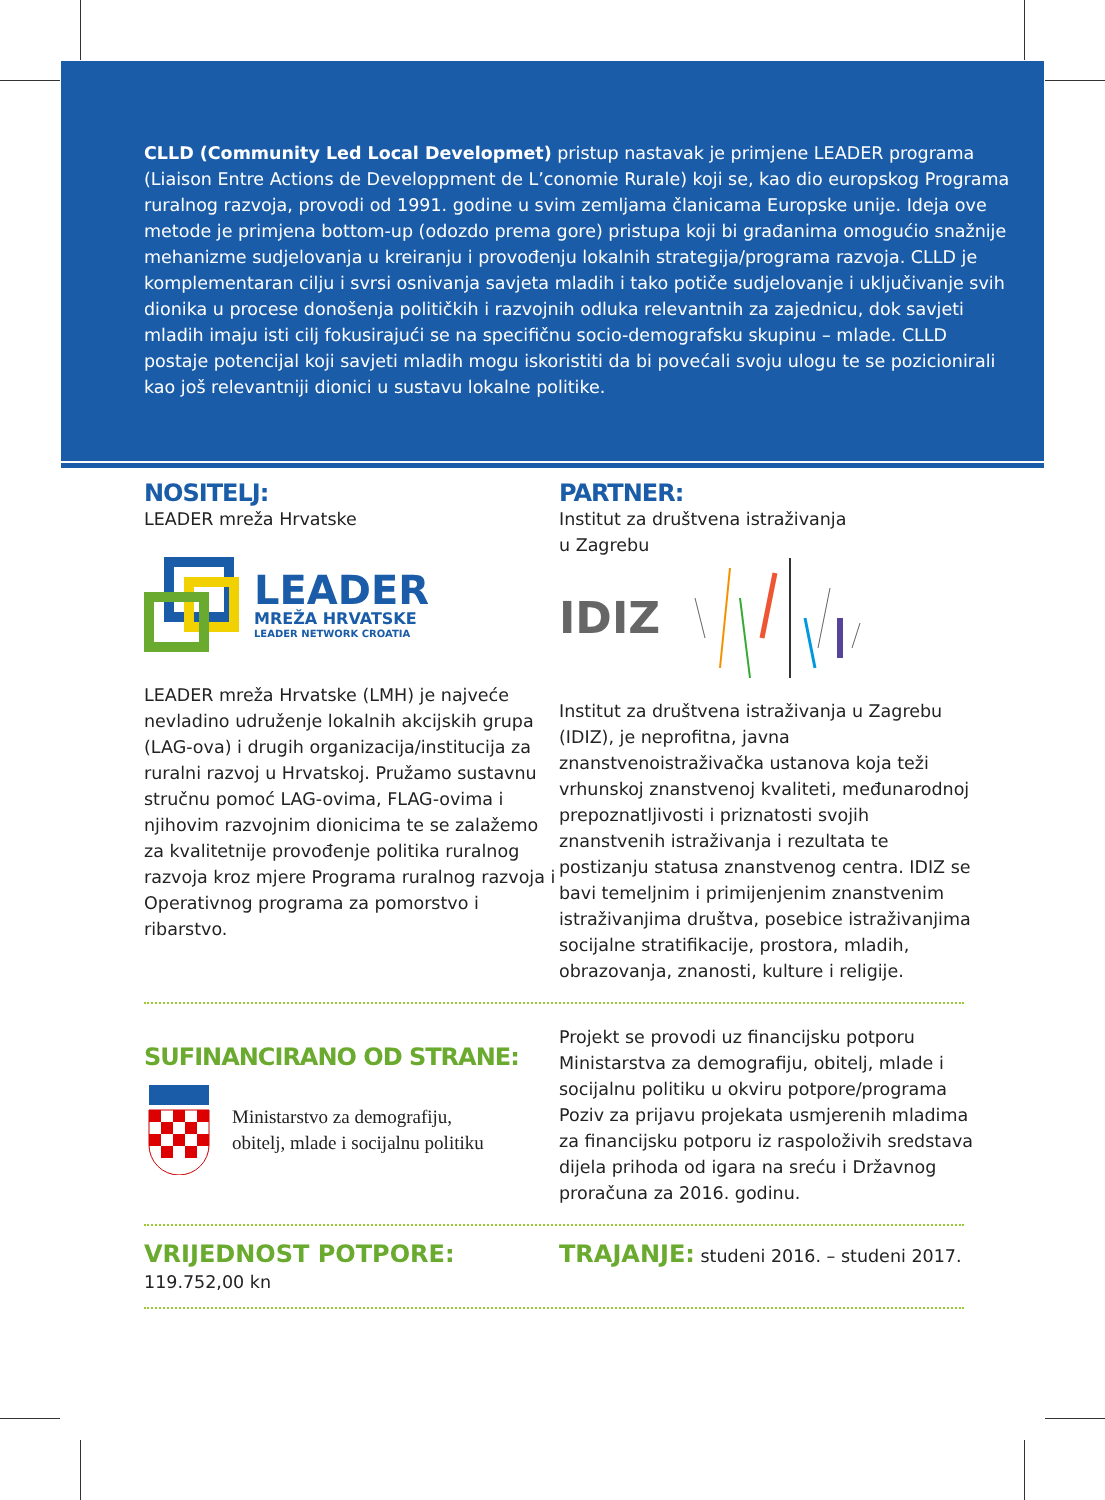CLLD (Community Led Local Developmet) pristup nastavak je primjene LEADER programa (Liaison Entre Actions de Developpment de L’conomie Rurale) koji se, kao dio europskog Programa ruralnog razvoja, provodi od 1991. godine u svim zemljama članicama Europske unije. Ideja ove metode je primjena bottom-up (odozdo prema gore) pristupa koji bi građanima omogućio snažnije mehanizme sudjelovanja u kreiranju i provođenju lokalnih strategija/programa razvoja. CLLD je komplementaran cilju i svrsi osnivanja savjeta mladih i tako potiče sudjelovanje i uključivanje svih dionika u procese donošenja političkih i razvojnih odluka relevantnih za zajednicu, dok savjeti mladih imaju isti cilj fokusirajući se na specifičnu socio-demografsku skupinu – mlade. CLLD postaje potencijal koji savjeti mladih mogu iskoristiti da bi povećali svoju ulogu te se pozicionirali kao još relevantniji dionici u sustavu lokalne politike.
NOSITELJ:
LEADER mreža Hrvatske
LEADER
MREŽA HRVATSKE
LEADER NETWORK CROATIA
LEADER mreža Hrvatske (LMH) je najveće nevladino udruženje lokalnih akcijskih grupa (LAG-ova) i drugih organizacija/institucija za ruralni razvoj u Hrvatskoj. Pružamo sustavnu stručnu pomoć LAG-ovima, FLAG-ovima i njihovim razvojnim dionicima te se zalažemo za kvalitetnije provođenje politika ruralnog razvoja kroz mjere Programa ruralnog razvoja i Operativnog programa za pomorstvo i ribarstvo.
PARTNER:
Institut za društvena istraživanja
u Zagrebu
IDIZ
Institut za društvena istraživanja u Zagrebu (IDIZ), je neprofitna, javna znanstvenoistraživačka ustanova koja teži vrhunskoj znanstvenoj kvaliteti, međunarodnoj prepoznatljivosti i priznatosti svojih znanstvenih istraživanja i rezultata te postizanju statusa znanstvenog centra. IDIZ se bavi temeljnim i primijenjenim znanstvenim istraživanjima društva, posebice istraživanjima socijalne stratifikacije, prostora, mladih, obrazovanja, znanosti, kulture i religije.
SUFINANCIRANO OD STRANE:
Ministarstvo za demografiju,
obitelj, mlade i socijalnu politiku
Projekt se provodi uz financijsku potporu Ministarstva za demografiju, obitelj, mlade i socijalnu politiku u okviru potpore/programa Poziv za prijavu projekata usmjerenih mladima za financijsku potporu iz raspoloživih sredstava dijela prihoda od igara na sreću i Državnog proračuna za 2016. godinu.
VRIJEDNOST POTPORE: 119.752,00 kn
TRAJANJE: studeni 2016. – studeni 2017.